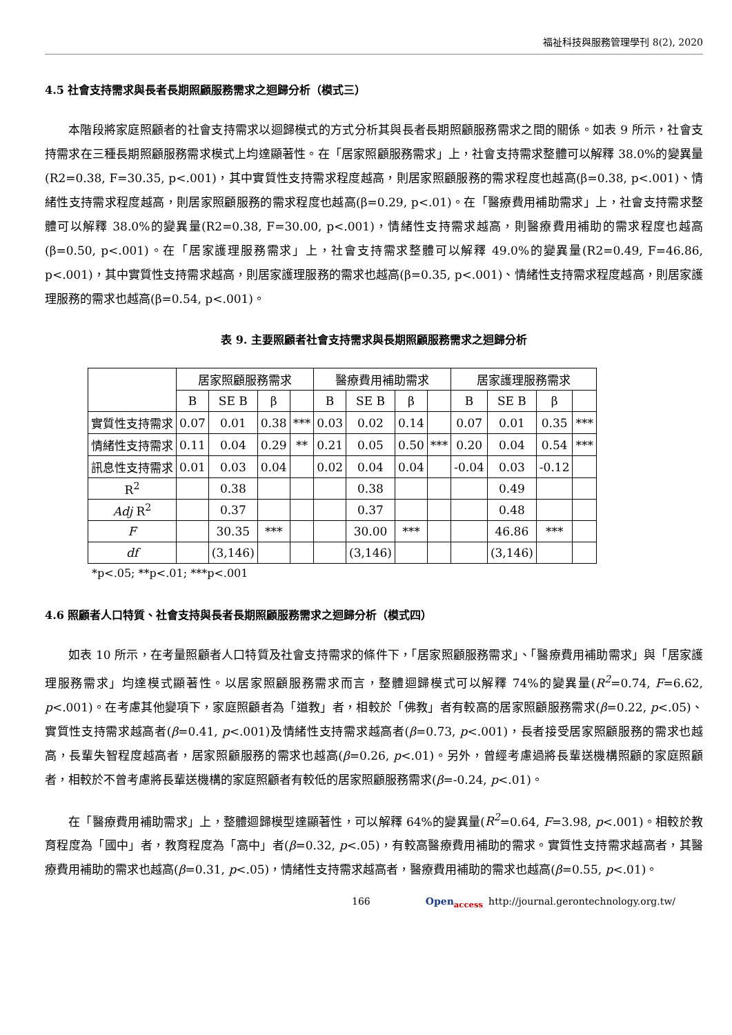福祉科技與服務管理學刊 8(2), 2020
4.5 社會支持需求與長者長期照顧服務需求之迴歸分析（模式三）
本階段將家庭照顧者的社會支持需求以迴歸模式的方式分析其與長者長期照顧服務需求之間的關係。如表 9 所示，社會支持需求在三種長期照顧服務需求模式上均達顯著性。在「居家照顧服務需求」上，社會支持需求整體可以解釋 38.0%的變異量(R2=0.38, F=30.35, p<.001)，其中實質性支持需求程度越高，則居家照顧服務的需求程度也越高(β=0.38, p<.001)、情緒性支持需求程度越高，則居家照顧服務的需求程度也越高(β=0.29, p<.01)。在「醫療費用補助需求」上，社會支持需求整體可以解釋 38.0%的變異量(R2=0.38, F=30.00, p<.001)，情緒性支持需求越高，則醫療費用補助的需求程度也越高(β=0.50, p<.001)。在「居家護理服務需求」上，社會支持需求整體可以解釋 49.0%的變異量(R2=0.49, F=46.86, p<.001)，其中實質性支持需求越高，則居家護理服務的需求也越高(β=0.35, p<.001)、情緒性支持需求程度越高，則居家護理服務的需求也越高(β=0.54, p<.001)。
表 9. 主要照顧者社會支持需求與長期照顧服務需求之迴歸分析
| | 居家照顧服務需求 | | | | 醫療費用補助需求 | | | | 居家護理服務需求 | | | |
| --- | --- | --- | --- | --- | --- | --- | --- | --- | --- | --- | --- | --- |
| | B | SE B | β | | B | SE B | β | | B | SE B | β | |
| 實質性支持需求 | 0.07 | 0.01 | 0.38 | *** | 0.03 | 0.02 | 0.14 | | 0.07 | 0.01 | 0.35 | *** |
| 情緒性支持需求 | 0.11 | 0.04 | 0.29 | ** | 0.21 | 0.05 | 0.50 | *** | 0.20 | 0.04 | 0.54 | *** |
| 訊息性支持需求 | 0.01 | 0.03 | 0.04 | | 0.02 | 0.04 | 0.04 | | -0.04 | 0.03 | -0.12 | |
| R<sup>2</sup> | | 0.38 | | | | 0.38 | | | | 0.49 | | |
| Adj R<sup>2</sup> | | 0.37 | | | | 0.37 | | | | 0.48 | | |
| F | | 30.35 | *** | | | 30.00 | *** | | | 46.86 | *** | |
| df | | (3,146) | | | | (3,146) | | | | (3,146) | | |
*p<.05; **p<.01; ***p<.001
4.6 照顧者人口特質、社會支持與長者長期照顧服務需求之迴歸分析（模式四）
如表 10 所示，在考量照顧者人口特質及社會支持需求的條件下，「居家照顧服務需求」、「醫療費用補助需求」與「居家護理服務需求」均達模式顯著性。以居家照顧服務需求而言，整體迴歸模式可以解釋 74%的變異量(R<sup>2</sup>=0.74, F=6.62, p<.001)。在考慮其他變項下，家庭照顧者為「道教」者，相較於「佛教」者有較高的居家照顧服務需求(β=0.22, p<.05)、實質性支持需求越高者(β=0.41, p<.001)及情緒性支持需求越高者(β=0.73, p<.001)，長者接受居家照顧服務的需求也越高，長輩失智程度越高者，居家照顧服務的需求也越高(β=0.26, p<.01)。另外，曾經考慮過將長輩送機構照顧的家庭照顧者，相較於不曾考慮將長輩送機構的家庭照顧者有較低的居家照顧服務需求(β=-0.24, p<.01)。
在「醫療費用補助需求」上，整體迴歸模型達顯著性，可以解釋 64%的變異量(R<sup>2</sup>=0.64, F=3.98, p<.001)。相較於教育程度為「國中」者，教育程度為「高中」者(β=0.32, p<.05)，有較高醫療費用補助的需求。實質性支持需求越高者，其醫療費用補助的需求也越高(β=0.31, p<.05)，情緒性支持需求越高者，醫療費用補助的需求也越高(β=0.55, p<.01)。
166 Open<sub>access</sub> http://journal.gerontechnology.org.tw/